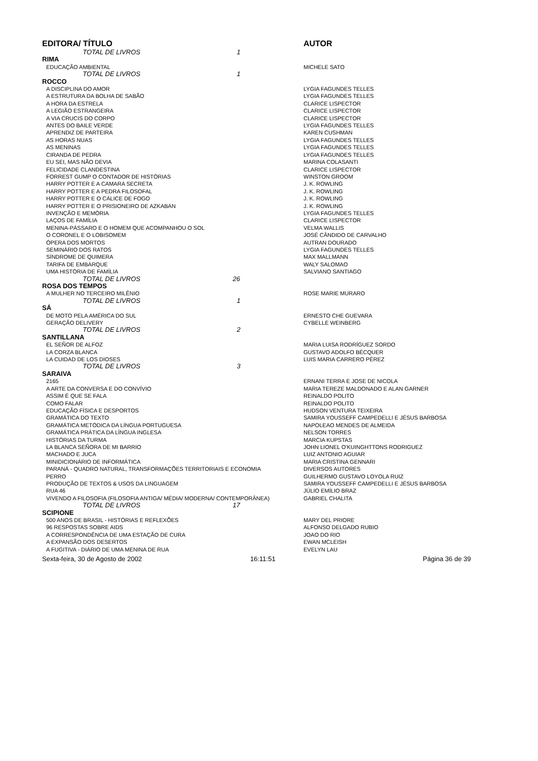| EDITORA/ TÍTULO | AUTOR |
| --- | --- |
| TOTAL DE LIVROS 1 | |
| RIMA | |
| EDUCAÇÃO AMBIENTAL | MICHELE SATO |
| TOTAL DE LIVROS 1 | |
| ROCCO | |
| A DISCIPLINA DO AMOR | LYGIA FAGUNDES TELLES |
| A ESTRUTURA DA BOLHA DE SABÃO | LYGIA FAGUNDES TELLES |
| A HORA DA ESTRELA | CLARICE LISPECTOR |
| A LEGIÃO ESTRANGEIRA | CLARICE LISPECTOR |
| A VIA CRUCIS DO CORPO | CLARICE LISPECTOR |
| ANTES DO BAILE VERDE | LYGIA FAGUNDES TELLES |
| APRENDIZ DE PARTEIRA | KAREN CUSHMAN |
| AS HORAS NUAS | LYGIA FAGUNDES TELLES |
| AS MENINAS | LYGIA FAGUNDES TELLES |
| CIRANDA DE PEDRA | LYGIA FAGUNDES TELLES |
| EU SEI, MAS NÃO DEVIA | MARINA COLASANTI |
| FELICIDADE CLANDESTINA | CLARICE LISPECTOR |
| FORREST GUMP O CONTADOR DE HISTÓRIAS | WINSTON GROOM |
| HARRY POTTER E A CAMARA SECRETA | J. K. ROWLING |
| HARRY POTTER E A PEDRA FILOSOFAL | J. K. ROWLING |
| HARRY POTTER E O CÁLICE DE FOGO | J. K. ROWLING |
| HARRY POTTER E O PRISIONEIRO DE AZKABAN | J. K. ROWLING |
| INVENÇÃO E MEMÓRIA | LYGIA FAGUNDES TELLES |
| LAÇOS DE FAMÍLIA | CLARICE LISPECTOR |
| MENINA-PÁSSARO E O HOMEM QUE ACOMPANHOU O SOL | VELMA WALLIS |
| O CORONEL E O LOBISOMEM | JOSÉ CÂNDIDO DE CARVALHO |
| ÓPERA DOS MORTOS | AUTRAN DOURADO |
| SEMINÁRIO DOS RATOS | LYGIA FAGUNDES TELLES |
| SÍNDROME DE QUIMERA | MAX MALLMANN |
| TARIFA DE EMBARQUE | WALY SALOMAO |
| UMA HISTÓRIA DE FAMÍLIA | SALVIANO SANTIAGO |
| TOTAL DE LIVROS 26 | |
| ROSA DOS TEMPOS | |
| A MULHER NO TERCEIRO MILÊNIO | ROSE MARIE MURARO |
| TOTAL DE LIVROS 1 | |
| SÁ | |
| DE MOTO PELA AMÉRICA DO SUL | ERNESTO CHE GUEVARA |
| GERAÇÃO DELIVERY | CYBELLE WEINBERG |
| TOTAL DE LIVROS 2 | |
| SANTILLANA | |
| EL SEÑOR DE ALFOZ | MARIA LUISA RODRÍGUEZ SORDO |
| LA CORZA BLANCA | GUSTAVO ADOLFO BÉCQUER |
| LA CUIDAD DE LOS DIOSES | LUIS MARIA CARRERO PÉREZ |
| TOTAL DE LIVROS 3 | |
| SARAIVA | |
| 2165 | ERNANI TERRA E JOSE DE NICOLA |
| A ARTE DA CONVERSA E DO CONVÍVIO | MARIA TEREZE MALDONADO E ALAN GARNER |
| ASSIM É QUE SE FALA | REINALDO POLITO |
| COMO FALAR | REINALDO POLITO |
| EDUCAÇÃO FÍSICA E DESPORTOS | HUDSON VENTURA TEIXEIRA |
| GRAMÁTICA DO TEXTO | SAMIRA YOUSSEFF CAMPEDELLI E JÉSUS BARBOSA |
| GRAMÁTICA METÓDICA DA LÍNGUA PORTUGUESA | NAPOLEAO MENDES DE ALMEIDA |
| GRAMÁTICA PRÁTICA DA LÍNGUA INGLESA | NELSON TORRES |
| HISTÓRIAS DA TURMA | MARCIA KUPSTAS |
| LA BLANCA SEÑORA DE MI BARRIO | JOHN LIONEL O'KUINGHTTONS RODRIGUEZ |
| MACHADO E JUCA | LUIZ ANTONIO AGUIAR |
| MINIDICIONÁRIO DE INFORMÁTICA | MARIA CRISTINA GENNARI |
| PARANÁ - QUADRO NATURAL, TRANSFORMAÇÕES TERRITORIAIS E ECONOMIA | DIVERSOS AUTORES |
| PERRO | GUILHERMO GUSTAVO LOYOLA RUIZ |
| PRODUÇÃO DE TEXTOS & USOS DA LINGUAGEM | SAMIRA YOUSSEFF CAMPEDELLI E JÉSUS BARBOSA |
| RUA 46 | JÚLIO EMÍLIO BRAZ |
| VIVENDO A FILOSOFIA (FILOSOFIA ANTIGA/ MÉDIA/ MODERNA/ CONTEMPORÂNEA) | GABRIEL CHALITA |
| TOTAL DE LIVROS 17 | |
| SCIPIONE | |
| 500 ANOS DE BRASIL - HISTÓRIAS E REFLEXÕES | MARY DEL PRIORE |
| 96 RESPOSTAS SOBRE AIDS | ALFONSO DELGADO RUBIO |
| A CORRESPONDÊNCIA DE UMA ESTAÇÃO DE CURA | JOAO DO RIO |
| A EXPANSÃO DOS DESERTOS | EWAN MCLEISH |
| A FUGITIVA - DIÁRIO DE UMA MENINA DE RUA | EVELYN LAU |
Sexta-feira, 30 de Agosto de 2002 16:11:51 Página 36 de 39